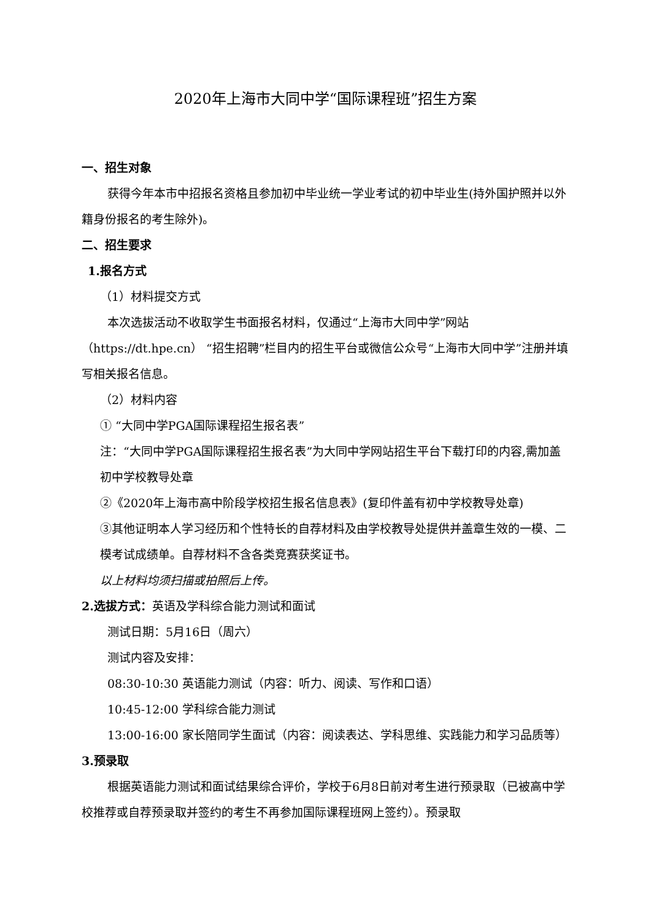2020年上海市大同中学“国际课程班”招生方案
一、招生对象
获得今年本市中招报名资格且参加初中毕业统一学业考试的初中毕业生(持外国护照并以外籍身份报名的考生除外)。
二、招生要求
1.报名方式
（1）材料提交方式
本次选拔活动不收取学生书面报名材料，仅通过“上海市大同中学”网站（https://dt.hpe.cn） “招生招聘”栏目内的招生平台或微信公众号“上海市大同中学”注册并填写相关报名信息。
（2）材料内容
① “大同中学PGA国际课程招生报名表”
注：“大同中学PGA国际课程招生报名表”为大同中学网站招生平台下载打印的内容,需加盖初中学校教导处章
②《2020年上海市高中阶段学校招生报名信息表》(复印件盖有初中学校教导处章)
③其他证明本人学习经历和个性特长的自荐材料及由学校教导处提供并盖章生效的一模、二模考试成绩单。自荐材料不含各类竞赛获奖证书。
以上材料均须扫描或拍照后上传。
2.选拔方式：英语及学科综合能力测试和面试
测试日期：5月16日（周六）
测试内容及安排：
08:30-10:30 英语能力测试（内容：听力、阅读、写作和口语）
10:45-12:00 学科综合能力测试
13:00-16:00 家长陪同学生面试（内容：阅读表达、学科思维、实践能力和学习品质等）
3.预录取
根据英语能力测试和面试结果综合评价，学校于6月8日前对考生进行预录取（已被高中学校推荐或自荐预录取并签约的考生不再参加国际课程班网上签约）。预录取